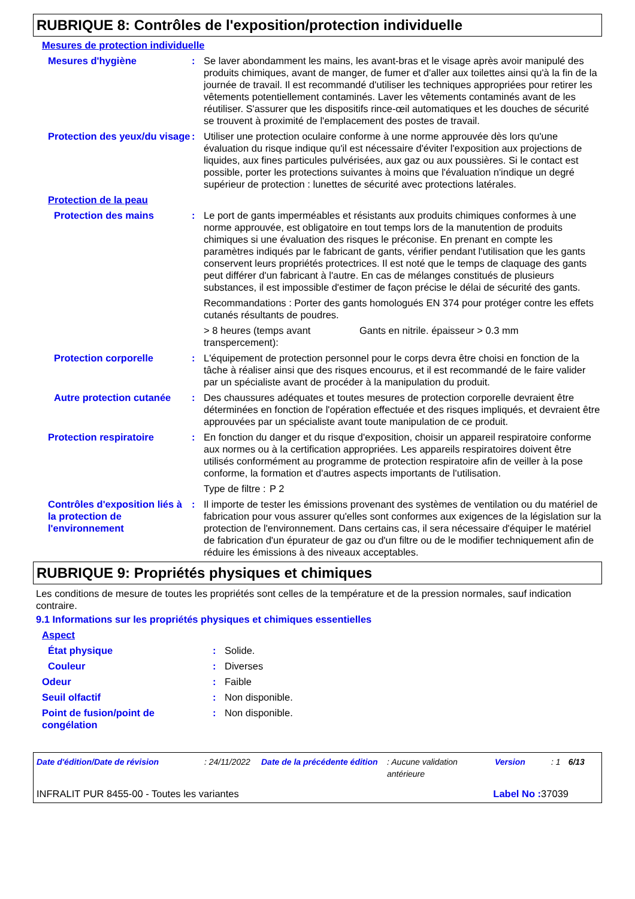RUBRIQUE 8: Contrôles de l'exposition/protection individuelle
Mesures de protection individuelle
| Mesures d'hygiène | : | Se laver abondamment les mains, les avant-bras et le visage après avoir manipulé des produits chimiques, avant de manger, de fumer et d'aller aux toilettes ainsi qu'à la fin de la journée de travail. Il est recommandé d'utiliser les techniques appropriées pour retirer les vêtements potentiellement contaminés. Laver les vêtements contaminés avant de les réutiliser. S'assurer que les dispositifs rince-œil automatiques et les douches de sécurité se trouvent à proximité de l'emplacement des postes de travail. |
| Protection des yeux/du visage | : | Utiliser une protection oculaire conforme à une norme approuvée dès lors qu'une évaluation du risque indique qu'il est nécessaire d'éviter l'exposition aux projections de liquides, aux fines particules pulvérisées, aux gaz ou aux poussières. Si le contact est possible, porter les protections suivantes à moins que l'évaluation n'indique un degré supérieur de protection : lunettes de sécurité avec protections latérales. |
| Protection de la peau | | |
| Protection des mains | : | Le port de gants imperméables et résistants aux produits chimiques conformes à une norme approuvée, est obligatoire en tout temps lors de la manutention de produits chimiques si une évaluation des risques le préconise. En prenant en compte les paramètres indiqués par le fabricant de gants, vérifier pendant l'utilisation que les gants conservent leurs propriétés protectrices. Il est noté que le temps de claquage des gants peut différer d'un fabricant à l'autre. En cas de mélanges constitués de plusieurs substances, il est impossible d'estimer de façon précise le délai de sécurité des gants. Recommandations : Porter des gants homologués EN 374 pour protéger contre les effets cutanés résultants de poudres. > 8 heures (temps avant transpercement): Gants en nitrile. épaisseur > 0.3 mm |
| Protection corporelle | : | L'équipement de protection personnel pour le corps devra être choisi en fonction de la tâche à réaliser ainsi que des risques encourus, et il est recommandé de le faire valider par un spécialiste avant de procéder à la manipulation du produit. |
| Autre protection cutanée | : | Des chaussures adéquates et toutes mesures de protection corporelle devraient être déterminées en fonction de l'opération effectuée et des risques impliqués, et devraient être approuvées par un spécialiste avant toute manipulation de ce produit. |
| Protection respiratoire | : | En fonction du danger et du risque d'exposition, choisir un appareil respiratoire conforme aux normes ou à la certification appropriées. Les appareils respiratoires doivent être utilisés conformément au programme de protection respiratoire afin de veiller à la pose conforme, la formation et d'autres aspects importants de l'utilisation. Type de filtre : P 2 |
| Contrôles d'exposition liés à la protection de l'environnement | : | Il importe de tester les émissions provenant des systèmes de ventilation ou du matériel de fabrication pour vous assurer qu'elles sont conformes aux exigences de la législation sur la protection de l'environnement. Dans certains cas, il sera nécessaire d'équiper le matériel de fabrication d'un épurateur de gaz ou d'un filtre ou de le modifier techniquement afin de réduire les émissions à des niveaux acceptables. |
RUBRIQUE 9: Propriétés physiques et chimiques
Les conditions de mesure de toutes les propriétés sont celles de la température et de la pression normales, sauf indication contraire.
9.1 Informations sur les propriétés physiques et chimiques essentielles
| Aspect | | |
| État physique | : | Solide. |
| Couleur | : | Diverses |
| Odeur | : | Faible |
| Seuil olfactif | : | Non disponible. |
| Point de fusion/point de congélation | : | Non disponible. |
| Date d'édition/Date de révision | : 24/11/2022 | Date de la précédente édition | : Aucune validation antérieure | Version | : 1 | 6/13 |
INFRALIT PUR 8455-00 - Toutes les variantes Label No : 37039